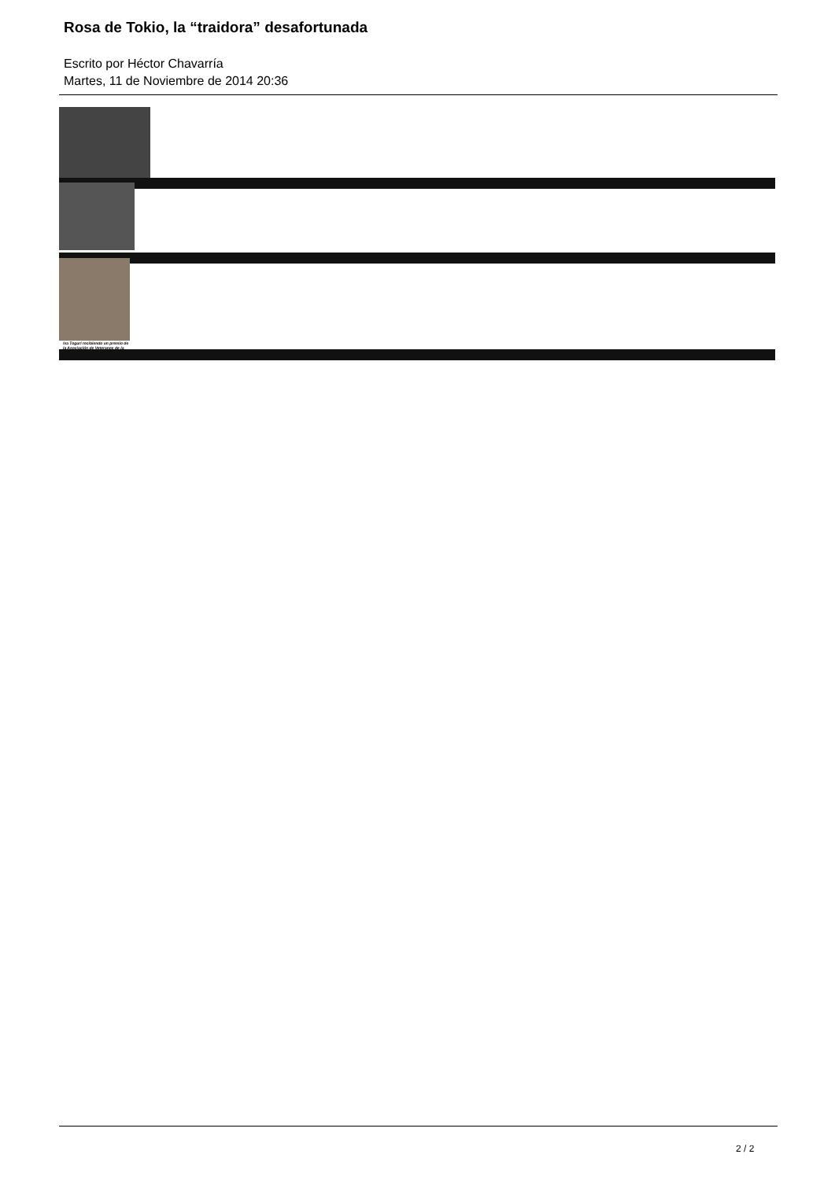Rosa de Tokio, la “traidora” desafortunada
Escrito por Héctor Chavarría
Martes, 11 de Noviembre de 2014 20:36
Iva Toguri recibiendo un premio de la Asociación de Veteranos de la
2 / 2